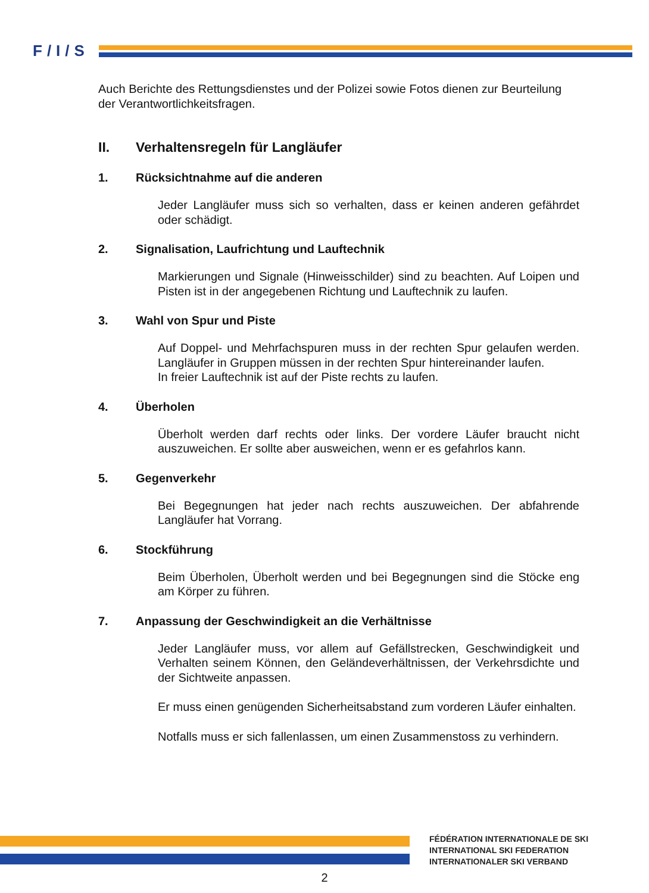F/I/S
Auch Berichte des Rettungsdienstes und der Polizei sowie Fotos dienen zur Beurteilung der Verantwortlichkeitsfragen.
II. Verhaltensregeln für Langläufer
1. Rücksichtnahme auf die anderen
Jeder Langläufer muss sich so verhalten, dass er keinen anderen gefährdet oder schädigt.
2. Signalisation, Laufrichtung und Lauftechnik
Markierungen und Signale (Hinweisschilder) sind zu beachten. Auf Loipen und Pisten ist in der angegebenen Richtung und Lauftechnik zu laufen.
3. Wahl von Spur und Piste
Auf Doppel- und Mehrfachspuren muss in der rechten Spur gelaufen werden. Langläufer in Gruppen müssen in der rechten Spur hintereinander laufen.
In freier Lauftechnik ist auf der Piste rechts zu laufen.
4. Überholen
Überholt werden darf rechts oder links. Der vordere Läufer braucht nicht auszuweichen. Er sollte aber ausweichen, wenn er es gefahrlos kann.
5. Gegenverkehr
Bei Begegnungen hat jeder nach rechts auszuweichen. Der abfahrende Langläufer hat Vorrang.
6. Stockführung
Beim Überholen, Überholt werden und bei Begegnungen sind die Stöcke eng am Körper zu führen.
7. Anpassung der Geschwindigkeit an die Verhältnisse
Jeder Langläufer muss, vor allem auf Gefällstrecken, Geschwindigkeit und Verhalten seinem Können, den Geländeverhältnissen, der Verkehrsdichte und der Sichtweite anpassen.
Er muss einen genügenden Sicherheitsabstand zum vorderen Läufer einhalten.
Notfalls muss er sich fallenlassen, um einen Zusammenstoss zu verhindern.
FÉDÉRATION INTERNATIONALE DE SKI
INTERNATIONAL SKI FEDERATION
INTERNATIONALER SKI VERBAND
2